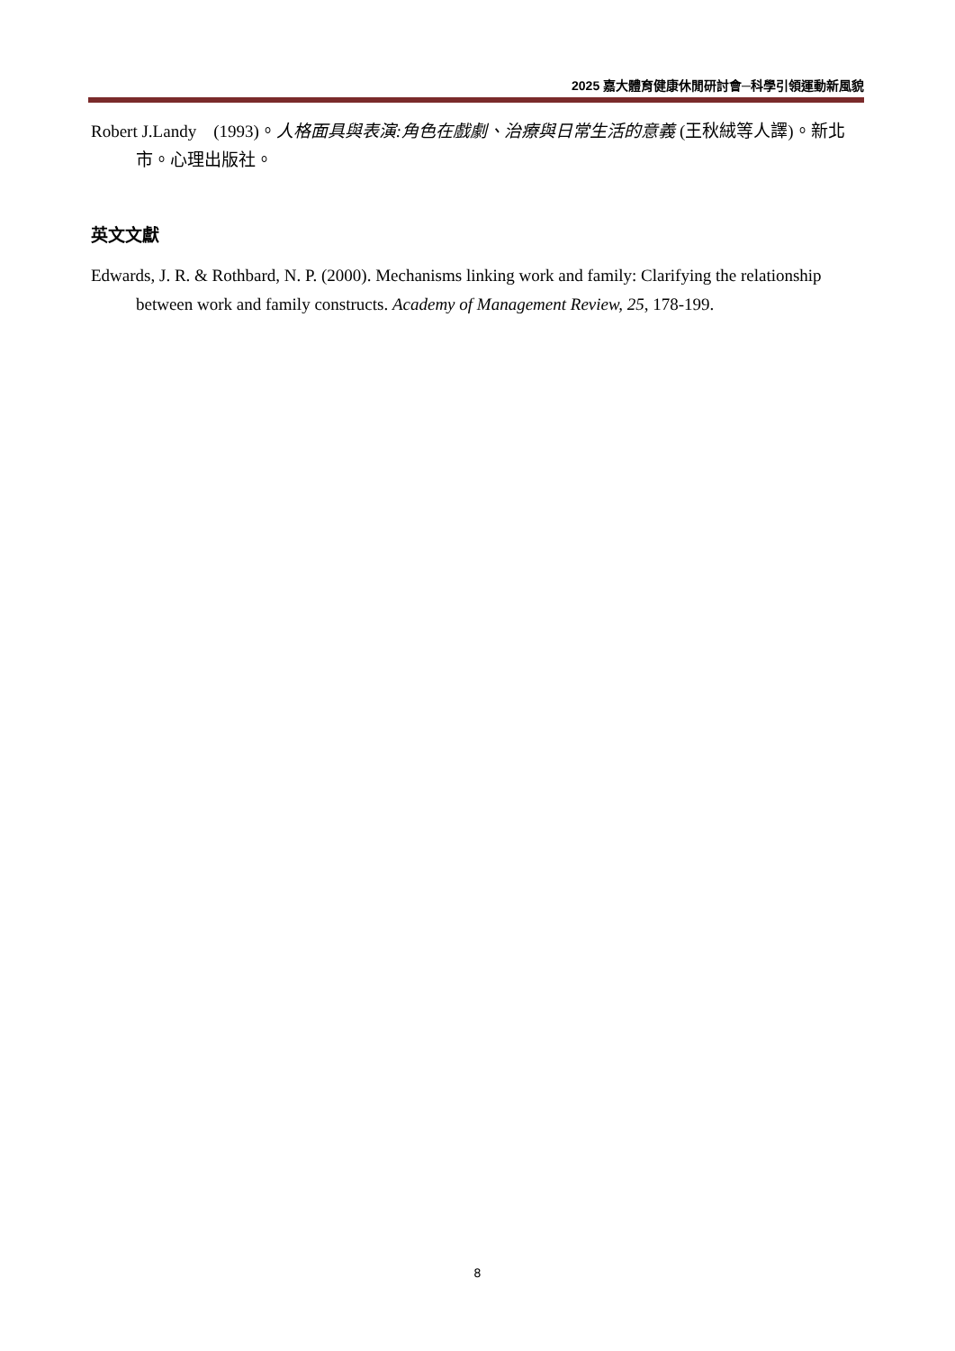2025 嘉大體育健康休閒研討會─科學引領運動新風貌
Robert J.Landy　(1993)。人格面具與表演:角色在戲劇、治療與日常生活的意義 (王秋絨等人譯)。新北市。心理出版社。
英文文獻
Edwards, J. R. & Rothbard, N. P. (2000). Mechanisms linking work and family: Clarifying the relationship between work and family constructs. Academy of Management Review, 25, 178-199.
8